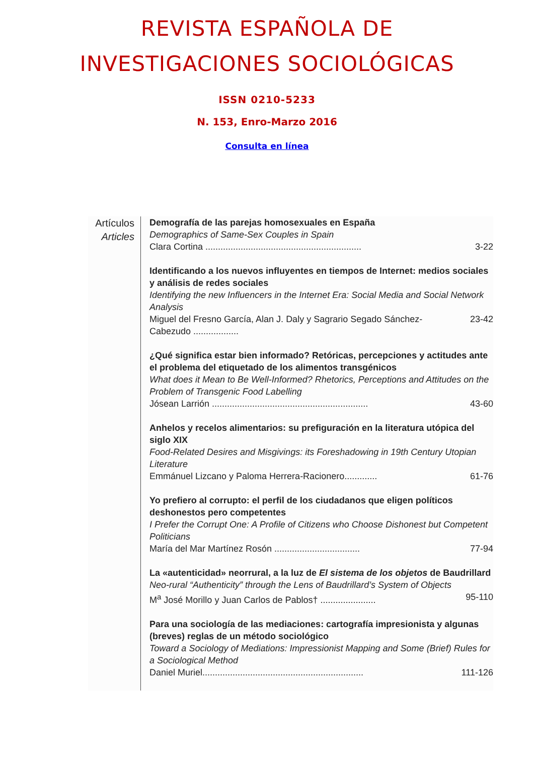REVISTA ESPAÑOLA DE
INVESTIGACIONES SOCIOLÓGICAS
ISSN 0210-5233
N. 153, Enro-Marzo 2016
Consulta en línea
Artículos
Articles
Demografía de las parejas homosexuales en España
Demographics of Same-Sex Couples in Spain
Clara Cortina .............................................................. 3-22
Identificando a los nuevos influyentes en tiempos de Internet: medios sociales y análisis de redes sociales
Identifying the new Influencers in the Internet Era: Social Media and Social Network Analysis
Miguel del Fresno García, Alan J. Daly y Sagrario Segado Sánchez-Cabezudo .................. 23-42
¿Qué significa estar bien informado? Retóricas, percepciones y actitudes ante el problema del etiquetado de los alimentos transgénicos
What does it Mean to Be Well-Informed? Rhetorics, Perceptions and Attitudes on the Problem of Transgenic Food Labelling
Jósean Larrión .............................................................. 43-60
Anhelos y recelos alimentarios: su prefiguración en la literatura utópica del siglo XIX
Food-Related Desires and Misgivings: its Foreshadowing in 19th Century Utopian Literature
Emmánuel Lizcano y Paloma Herrera-Racionero............. 61-76
Yo prefiero al corrupto: el perfil de los ciudadanos que eligen políticos deshonestos pero competentes
I Prefer the Corrupt One: A Profile of Citizens who Choose Dishonest but Competent Politicians
María del Mar Martínez Rosón .................................. 77-94
La «autenticidad» neorrural, a la luz de El sistema de los objetos de Baudrillard
Neo-rural “Authenticity” through the Lens of Baudrillard’s System of Objects
M<sup>a</sup> José Morillo y Juan Carlos de Pablos† ...................... 95-110
Para una sociología de las mediaciones: cartografía impresionista y algunas (breves) reglas de un método sociológico
Toward a Sociology of Mediations: Impressionist Mapping and Some (Brief) Rules for a Sociological Method
Daniel Muriel................................................................ 111-126